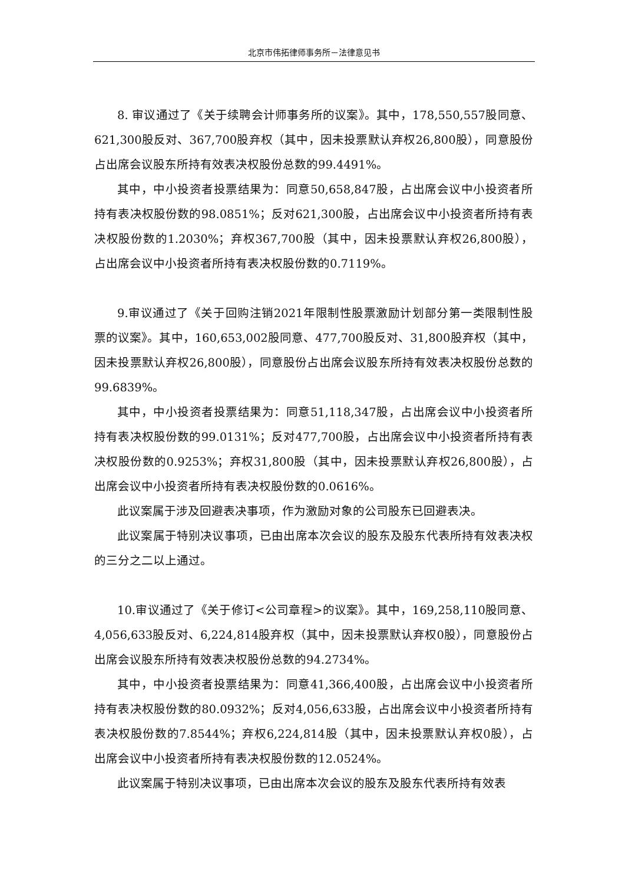北京市伟拓律师事务所－法律意见书
8. 审议通过了《关于续聘会计师事务所的议案》。其中，178,550,557股同意、621,300股反对、367,700股弃权（其中，因未投票默认弃权26,800股），同意股份占出席会议股东所持有效表决权股份总数的99.4491%。
其中，中小投资者投票结果为：同意50,658,847股，占出席会议中小投资者所持有表决权股份数的98.0851%；反对621,300股，占出席会议中小投资者所持有表决权股份数的1.2030%；弃权367,700股（其中，因未投票默认弃权26,800股），占出席会议中小投资者所持有表决权股份数的0.7119%。
9.审议通过了《关于回购注销2021年限制性股票激励计划部分第一类限制性股票的议案》。其中，160,653,002股同意、477,700股反对、31,800股弃权（其中，因未投票默认弃权26,800股），同意股份占出席会议股东所持有效表决权股份总数的99.6839%。
其中，中小投资者投票结果为：同意51,118,347股，占出席会议中小投资者所持有表决权股份数的99.0131%；反对477,700股，占出席会议中小投资者所持有表决权股份数的0.9253%；弃权31,800股（其中，因未投票默认弃权26,800股），占出席会议中小投资者所持有表决权股份数的0.0616%。
此议案属于涉及回避表决事项，作为激励对象的公司股东已回避表决。
此议案属于特别决议事项，已由出席本次会议的股东及股东代表所持有效表决权的三分之二以上通过。
10.审议通过了《关于修订<公司章程>的议案》。其中，169,258,110股同意、4,056,633股反对、6,224,814股弃权（其中，因未投票默认弃权0股），同意股份占出席会议股东所持有效表决权股份总数的94.2734%。
其中，中小投资者投票结果为：同意41,366,400股，占出席会议中小投资者所持有表决权股份数的80.0932%；反对4,056,633股，占出席会议中小投资者所持有表决权股份数的7.8544%；弃权6,224,814股（其中，因未投票默认弃权0股），占出席会议中小投资者所持有表决权股份数的12.0524%。
此议案属于特别决议事项，已由出席本次会议的股东及股东代表所持有效表